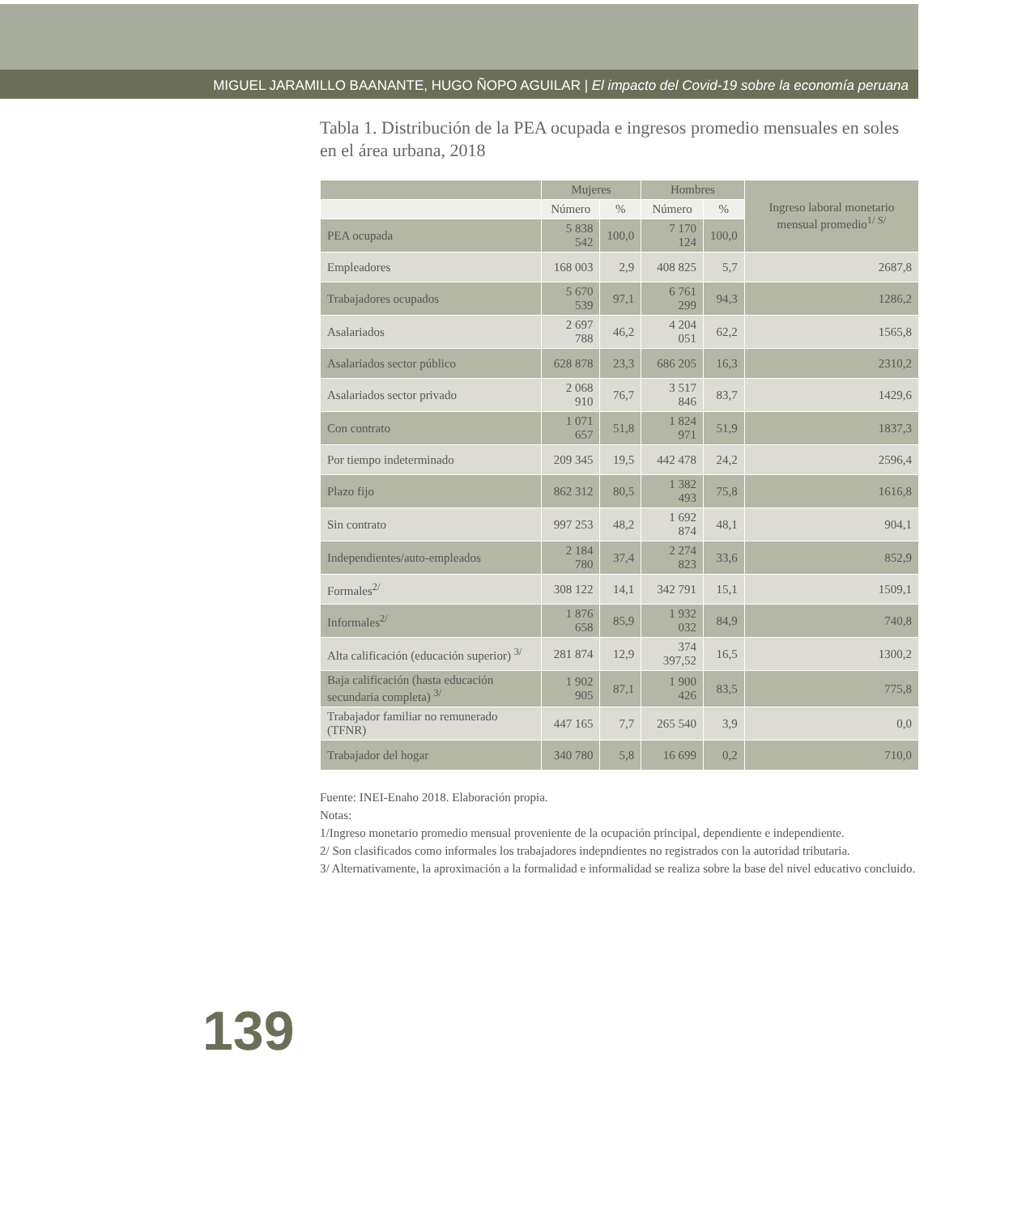MIGUEL JARAMILLO BAANANTE, HUGO ÑOPO AGUILAR | El impacto del Covid-19 sobre la economía peruana
Tabla 1. Distribución de la PEA ocupada e ingresos promedio mensuales en soles en el área urbana, 2018
| | Mujeres | | Hombres | | Ingreso laboral monetario mensual promedio<sup>1/ S/</sup> |
| --- | --- | --- | --- | --- | --- |
| | Número | % | Número | % | |
| PEA ocupada | 5 838 542 | 100,0 | 7 170 124 | 100,0 | |
| Empleadores | 168 003 | 2,9 | 408 825 | 5,7 | 2687,8 |
| Trabajadores ocupados | 5 670 539 | 97,1 | 6 761 299 | 94,3 | 1286,2 |
| Asalariados | 2 697 788 | 46,2 | 4 204 051 | 62,2 | 1565,8 |
| Asalariados sector público | 628 878 | 23,3 | 686 205 | 16,3 | 2310,2 |
| Asalariados sector privado | 2 068 910 | 76,7 | 3 517 846 | 83,7 | 1429,6 |
| Con contrato | 1 071 657 | 51,8 | 1 824 971 | 51,9 | 1837,3 |
| Por tiempo indeterminado | 209 345 | 19,5 | 442 478 | 24,2 | 2596,4 |
| Plazo fijo | 862 312 | 80,5 | 1 382 493 | 75,8 | 1616,8 |
| Sin contrato | 997 253 | 48,2 | 1 692 874 | 48,1 | 904,1 |
| Independientes/auto-empleados | 2 184 780 | 37,4 | 2 274 823 | 33,6 | 852,9 |
| Formales<sup>2/</sup> | 308 122 | 14,1 | 342 791 | 15,1 | 1509,1 |
| Informales<sup>2/</sup> | 1 876 658 | 85,9 | 1 932 032 | 84,9 | 740,8 |
| Alta calificación (educación superior) <sup>3/</sup> | 281 874 | 12,9 | 374 397,52 | 16,5 | 1300,2 |
| Baja calificación (hasta educación secundaria completa) <sup>3/</sup> | 1 902 905 | 87,1 | 1 900 426 | 83,5 | 775,8 |
| Trabajador familiar no remunerado (TFNR) | 447 165 | 7,7 | 265 540 | 3,9 | 0,0 |
| Trabajador del hogar | 340 780 | 5,8 | 16 699 | 0,2 | 710,0 |
Fuente: INEI-Enaho 2018. Elaboración propia.
Notas:
1/Ingreso monetario promedio mensual proveniente de la ocupación principal, dependiente e independiente.
2/ Son clasificados como informales los trabajadores indepndientes no registrados con la autoridad tributaria.
3/ Alternativamente, la aproximación a la formalidad e informalidad se realiza sobre la base del nivel educativo concluido.
139